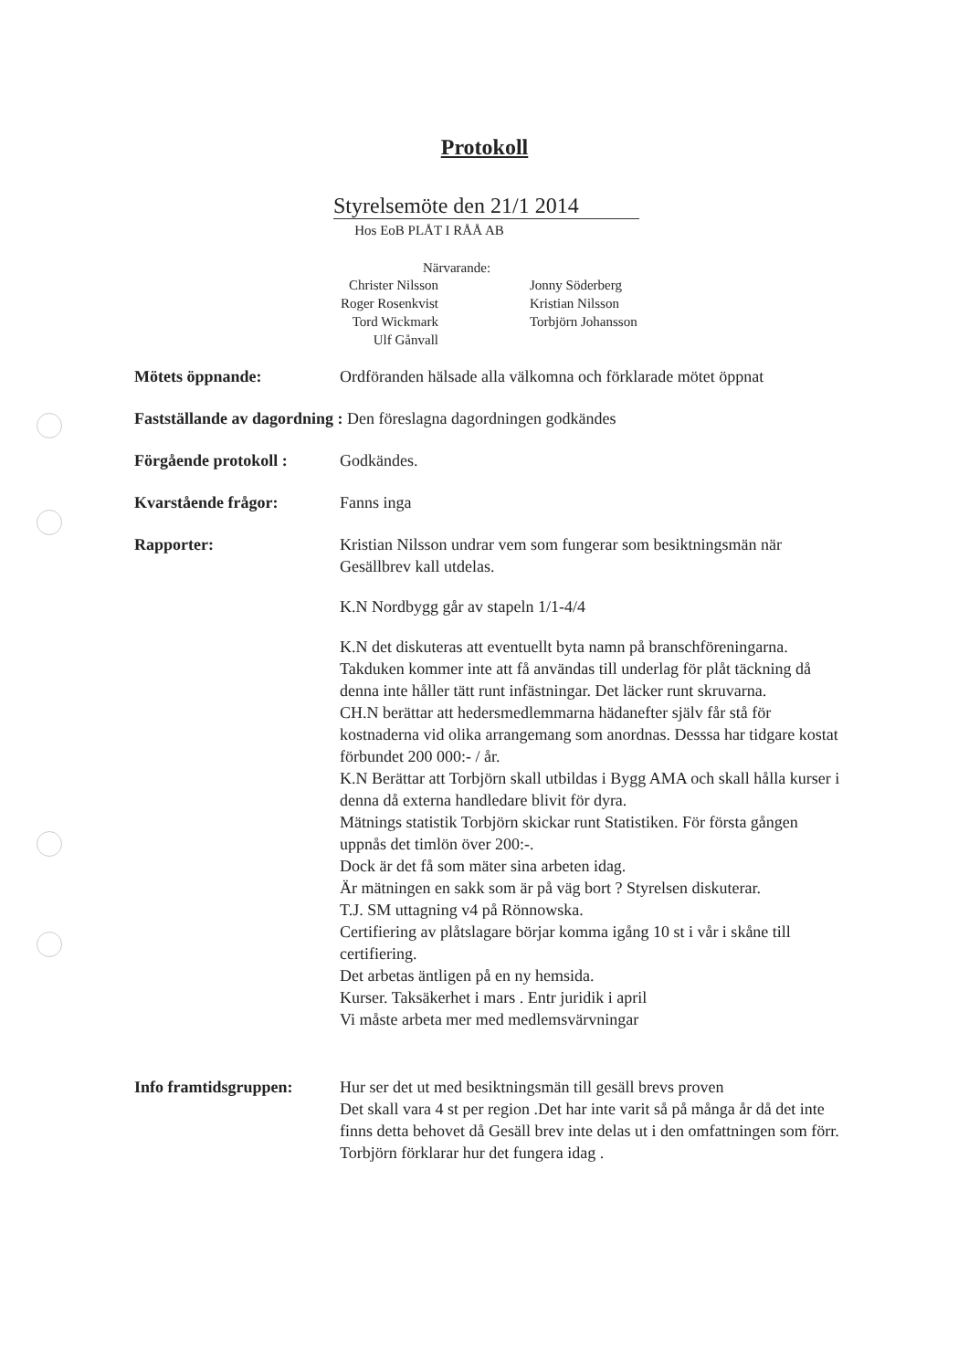Protokoll
Styrelsemöte den 21/1 2014
Hos EoB PLÅT I RÅÅ AB
Närvarande:
| Christer Nilsson | | Jonny Söderberg |
| Roger Rosenkvist | | Kristian Nilsson |
| Tord Wickmark | | Torbjörn Johansson |
| Ulf Gånvall | | |
Mötets öppnande: Ordföranden hälsade alla välkomna och förklarade mötet öppnat
Fastställande av dagordning : Den föreslagna dagordningen godkändes
Förgående protokoll :
Godkändes.
Kvarstående frågor: Fanns inga
Rapporter: Kristian Nilsson undrar vem som fungerar som besiktningsmän när Gesällbrev kall utdelas.
K.N Nordbygg går av stapeln 1/1-4/4
K.N det diskuteras att eventuellt byta namn på branschföreningarna.
Takduken kommer inte att få användas till underlag för plåt täckning då denna inte håller tätt runt infästningar. Det läcker runt skruvarna.
CH.N berättar att hedersmedlemmarna hädanefter själv får stå för kostnaderna vid olika arrangemang som anordnas. Desssa har tidgare kostat förbundet 200 000:- / år.
K.N Berättar att Torbjörn skall utbildas i Bygg AMA och skall hålla kurser i denna då externa handledare blivit för dyra.
Mätnings statistik Torbjörn skickar runt Statistiken. För första gången uppnås det timlön över 200:-.
Dock är det få som mäter sina arbeten idag.
Är mätningen en sakk som är på väg bort ? Styrelsen diskuterar.
T.J. SM uttagning v4 på Rönnowska.
Certifiering av plåtslagare börjar komma igång 10 st i vår i skåne till certifiering.
Det arbetas äntligen på en ny hemsida.
Kurser. Taksäkerhet i mars . Entr juridik i april
Vi måste arbeta mer med medlemsvärvningar
Info framtidsgruppen:
Hur ser det ut med besiktningsmän till gesäll brevs proven
Det skall vara 4 st per region .Det har inte varit så på många år då det inte finns detta behovet då Gesäll brev inte delas ut i den omfattningen som förr. Torbjörn förklarar hur det fungera idag .